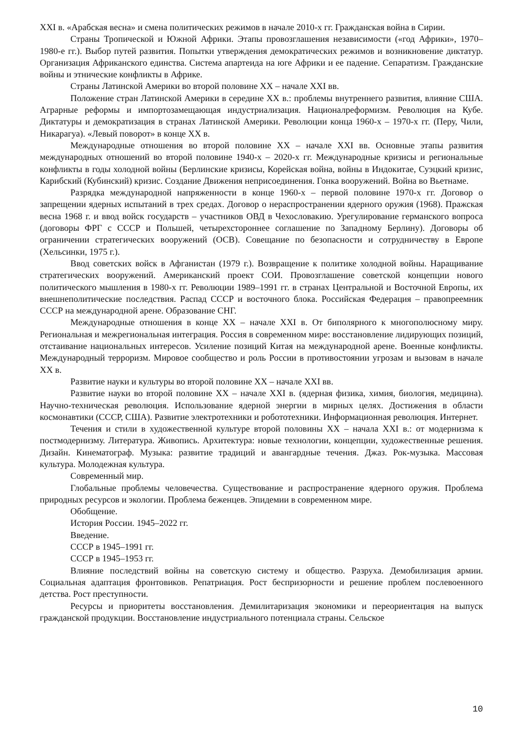XXI в. «Арабская весна» и смена политических режимов в начале 2010-х гг. Гражданская война в Сирии.
Страны Тропической и Южной Африки. Этапы провозглашения независимости («год Африки», 1970–1980-е гг.). Выбор путей развития. Попытки утверждения демократических режимов и возникновение диктатур. Организация Африканского единства. Система апартеида на юге Африки и ее падение. Сепаратизм. Гражданские войны и этнические конфликты в Африке.
Страны Латинской Америки во второй половине XX – начале XXI вв.
Положение стран Латинской Америки в середине XX в.: проблемы внутреннего развития, влияние США. Аграрные реформы и импортозамещающая индустриализация. Националреформизм. Революция на Кубе. Диктатуры и демократизация в странах Латинской Америки. Революции конца 1960-х – 1970-х гг. (Перу, Чили, Никарагуа). «Левый поворот» в конце XX в.
Международные отношения во второй половине XX – начале XXI вв. Основные этапы развития международных отношений во второй половине 1940-х – 2020-х гг. Международные кризисы и региональные конфликты в годы холодной войны (Берлинские кризисы, Корейская война, войны в Индокитае, Суэцкий кризис, Карибский (Кубинский) кризис. Создание Движения неприсоединения. Гонка вооружений. Война во Вьетнаме.
Разрядка международной напряженности в конце 1960-х – первой половине 1970-х гг. Договор о запрещении ядерных испытаний в трех средах. Договор о нераспространении ядерного оружия (1968). Пражская весна 1968 г. и ввод войск государств – участников ОВД в Чехословакию. Урегулирование германского вопроса (договоры ФРГ с СССР и Польшей, четырехстороннее соглашение по Западному Берлину). Договоры об ограничении стратегических вооружений (ОСВ). Совещание по безопасности и сотрудничеству в Европе (Хельсинки, 1975 г.).
Ввод советских войск в Афганистан (1979 г.). Возвращение к политике холодной войны. Наращивание стратегических вооружений. Американский проект СОИ. Провозглашение советской концепции нового политического мышления в 1980-х гг. Революции 1989–1991 гг. в странах Центральной и Восточной Европы, их внешнеполитические последствия. Распад СССР и восточного блока. Российская Федерация – правопреемник СССР на международной арене. Образование СНГ.
Международные отношения в конце XX – начале XXI в. От биполярного к многополюсному миру. Региональная и межрегиональная интеграция. Россия в современном мире: восстановление лидирующих позиций, отстаивание национальных интересов. Усиление позиций Китая на международной арене. Военные конфликты. Международный терроризм. Мировое сообщество и роль России в противостоянии угрозам и вызовам в начале XX в.
Развитие науки и культуры во второй половине XX – начале XXI вв.
Развитие науки во второй половине XX – начале XXI в. (ядерная физика, химия, биология, медицина). Научно-техническая революция. Использование ядерной энергии в мирных целях. Достижения в области космонавтики (СССР, США). Развитие электротехники и робототехники. Информационная революция. Интернет.
Течения и стили в художественной культуре второй половины XX – начала XXI в.: от модернизма к постмодернизму. Литература. Живопись. Архитектура: новые технологии, концепции, художественные решения. Дизайн. Кинематограф. Музыка: развитие традиций и авангардные течения. Джаз. Рок-музыка. Массовая культура. Молодежная культура.
Современный мир.
Глобальные проблемы человечества. Существование и распространение ядерного оружия. Проблема природных ресурсов и экологии. Проблема беженцев. Эпидемии в современном мире.
Обобщение.
История России. 1945–2022 гг.
Введение.
СССР в 1945–1991 гг.
СССР в 1945–1953 гг.
Влияние последствий войны на советскую систему и общество. Разруха. Демобилизация армии. Социальная адаптация фронтовиков. Репатриация. Рост беспризорности и решение проблем послевоенного детства. Рост преступности.
Ресурсы и приоритеты восстановления. Демилитаризация экономики и переориентация на выпуск гражданской продукции. Восстановление индустриального потенциала страны. Сельское
10